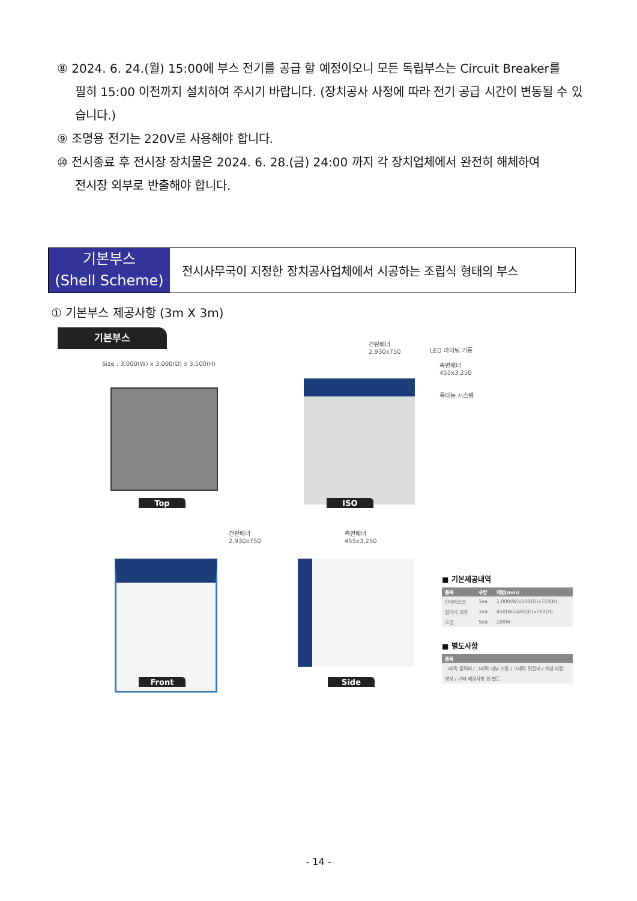⑧ 2024. 6. 24.(월) 15:00에 부스 전기를 공급 할 예정이오니 모든 독립부스는 Circuit Breaker를
필히 15:00 이전까지 설치하여 주시기 바랍니다. (장치공사 사정에 따라 전기 공급 시간이 변동될 수 있습니다.)
⑨ 조명용 전기는 220V로 사용해야 합니다.
⑩ 전시종료 후 전시장 장치물은 2024. 6. 28.(금) 24:00 까지 각 장치업체에서 완전히 해체하여
전시장 외부로 반출해야 합니다.
기본부스
(Shell Scheme)
전시사무국이 지정한 장치공사업체에서 시공하는 조립식 형태의 부스
① 기본부스 제공사항 (3m X 3m)
기본부스
Size : 3,000(W) x 3,000(D) x 3,500(H)
Top
간판배너
2,930x750
LED 라이팅 기둥
측면배너
455x3,250
옥타놈 시스템
ISO
간판배너
2,930x750
Front
측면배너
455x3,250
Side
■ 기본제공내역
| 품목 | 수량 | 제원(mm) |
| --- | --- | --- |
| 안내데스크 | 1ea | 1,000(W)x500(D)x750(H) |
| 접이식 의자 | 1ea | 450(W)x480(D)x760(H) |
| 조명 | 5ea | 100W |
■ 별도사항
| 품목 |
| --- |
| 그래픽 출력비 / 그래픽 내부 조명 / 그래픽 편집비 / 색상 띠장 |
| 영상 / 기타 제공사항 외 별도 |
- 14 -